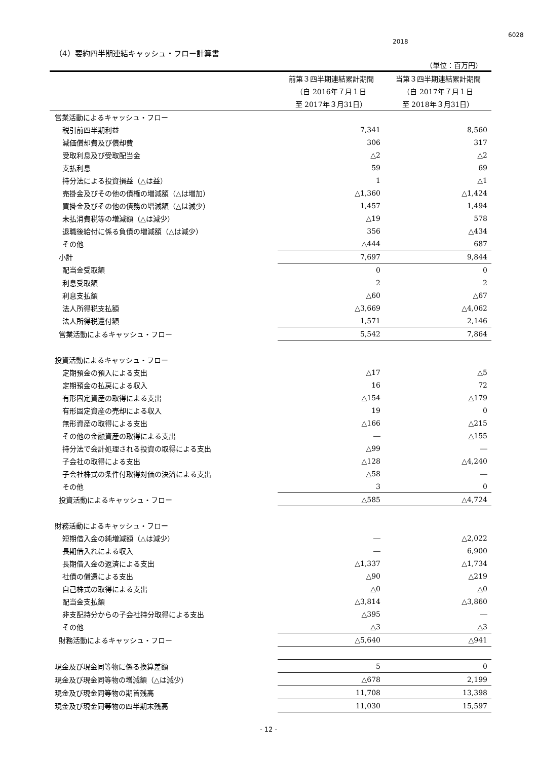6028
2018
（4）要約四半期連結キャッシュ・フロー計算書
（単位：百万円）
| | 前第３四半期連結累計期間 | 当第３四半期連結累計期間 |
| --- | --- | --- |
| | （自 2016年７月１日 | （自 2017年７月１日 |
| | 至 2017年３月31日） | 至 2018年３月31日） |
| 営業活動によるキャッシュ・フロー | | |
| 税引前四半期利益 | 7,341 | 8,560 |
| 減価償却費及び償却費 | 306 | 317 |
| 受取利息及び受取配当金 | △2 | △2 |
| 支払利息 | 59 | 69 |
| 持分法による投資損益（△は益） | 1 | △1 |
| 売掛金及びその他の債権の増減額（△は増加） | △1,360 | △1,424 |
| 買掛金及びその他の債務の増減額（△は減少） | 1,457 | 1,494 |
| 未払消費税等の増減額（△は減少） | △19 | 578 |
| 退職後給付に係る負債の増減額（△は減少） | 356 | △434 |
| その他 | △444 | 687 |
| 小計 | 7,697 | 9,844 |
| 配当金受取額 | 0 | 0 |
| 利息受取額 | 2 | 2 |
| 利息支払額 | △60 | △67 |
| 法人所得税支払額 | △3,669 | △4,062 |
| 法人所得税還付額 | 1,571 | 2,146 |
| 営業活動によるキャッシュ・フロー | 5,542 | 7,864 |
| 投資活動によるキャッシュ・フロー | | |
| 定期預金の預入による支出 | △17 | △5 |
| 定期預金の払戻による収入 | 16 | 72 |
| 有形固定資産の取得による支出 | △154 | △179 |
| 有形固定資産の売却による収入 | 19 | 0 |
| 無形資産の取得による支出 | △166 | △215 |
| その他の金融資産の取得による支出 | ― | △155 |
| 持分法で会計処理される投資の取得による支出 | △99 | ― |
| 子会社の取得による支出 | △128 | △4,240 |
| 子会社株式の条件付取得対価の決済による支出 | △58 | ― |
| その他 | 3 | 0 |
| 投資活動によるキャッシュ・フロー | △585 | △4,724 |
| 財務活動によるキャッシュ・フロー | | |
| 短期借入金の純増減額（△は減少） | ― | △2,022 |
| 長期借入れによる収入 | ― | 6,900 |
| 長期借入金の返済による支出 | △1,337 | △1,734 |
| 社債の償還による支出 | △90 | △219 |
| 自己株式の取得による支出 | △0 | △0 |
| 配当金支払額 | △3,814 | △3,860 |
| 非支配持分からの子会社持分取得による支出 | △395 | ― |
| その他 | △3 | △3 |
| 財務活動によるキャッシュ・フロー | △5,640 | △941 |
| 現金及び現金同等物に係る換算差額 | 5 | 0 |
| 現金及び現金同等物の増減額（△は減少） | △678 | 2,199 |
| 現金及び現金同等物の期首残高 | 11,708 | 13,398 |
| 現金及び現金同等物の四半期末残高 | 11,030 | 15,597 |
- 12 -